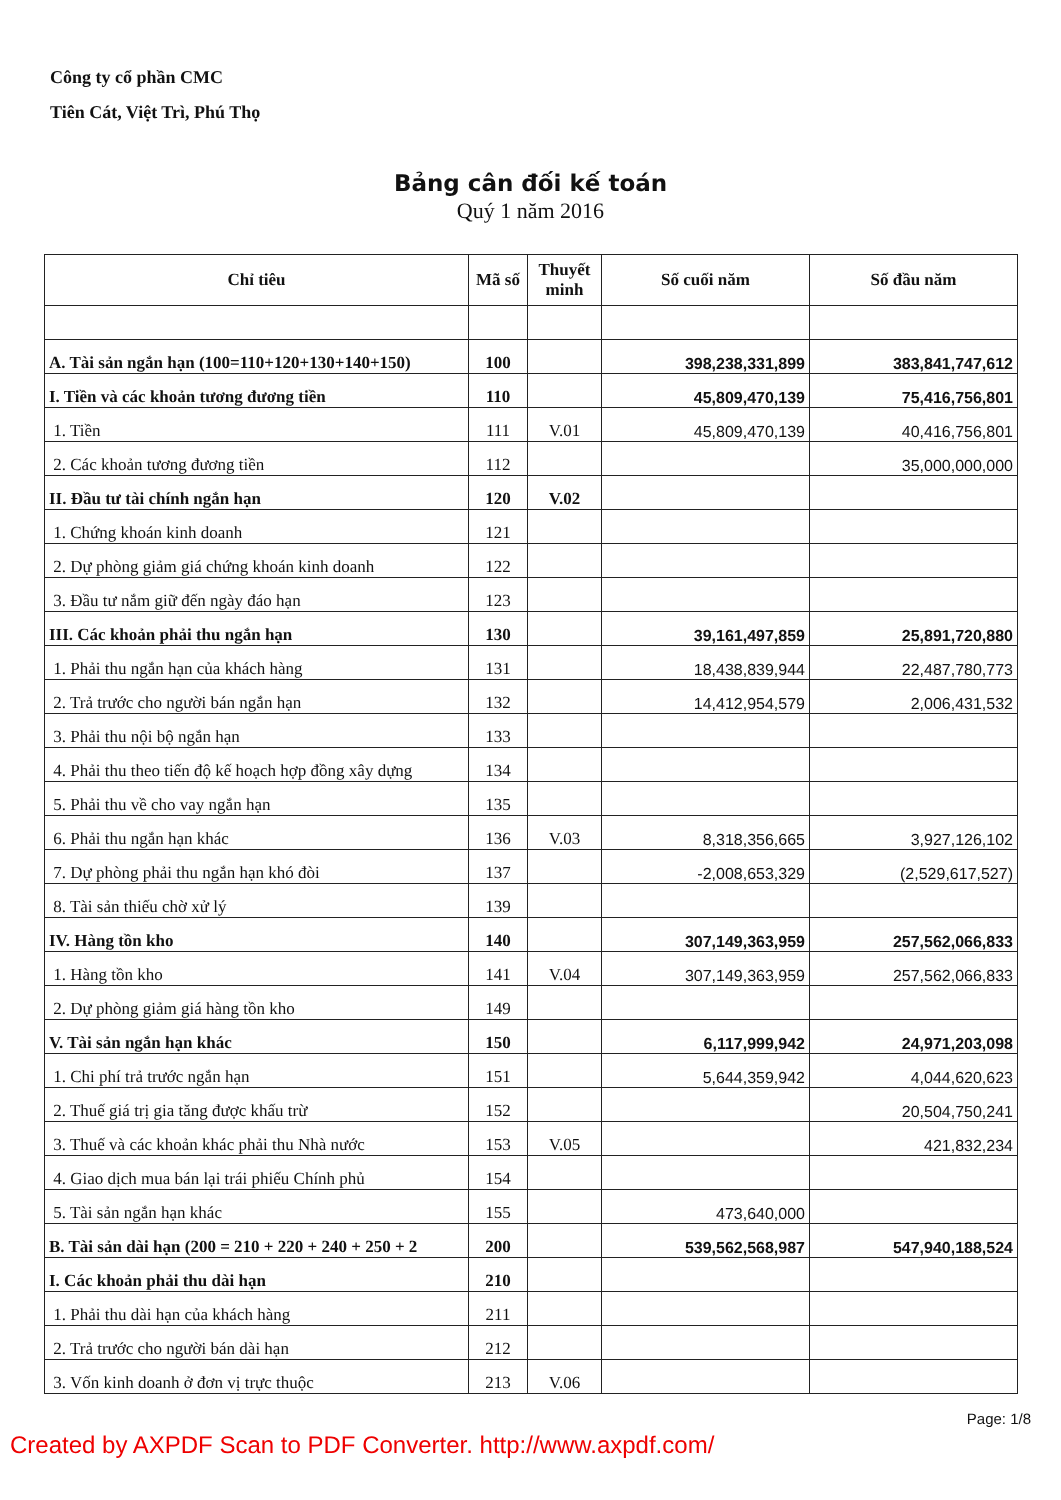Công ty cổ phần CMC
Tiên Cát, Việt Trì, Phú Thọ
Bảng cân đối kế toán
Quý 1 năm 2016
| Chỉ tiêu | Mã số | Thuyết minh | Số cuối năm | Số đầu năm |
| --- | --- | --- | --- | --- |
| A. Tài sản ngắn hạn (100=110+120+130+140+150) | 100 | | 398,238,331,899 | 383,841,747,612 |
| I. Tiền và các khoản tương đương tiền | 110 | | 45,809,470,139 | 75,416,756,801 |
| 1. Tiền | 111 | V.01 | 45,809,470,139 | 40,416,756,801 |
| 2. Các khoản tương đương tiền | 112 | | | 35,000,000,000 |
| II. Đầu tư tài chính ngắn hạn | 120 | V.02 | | |
| 1. Chứng khoán kinh doanh | 121 | | | |
| 2. Dự phòng giảm giá chứng khoán kinh doanh | 122 | | | |
| 3. Đầu tư nắm giữ đến ngày đáo hạn | 123 | | | |
| III. Các khoản phải thu ngắn hạn | 130 | | 39,161,497,859 | 25,891,720,880 |
| 1. Phải thu ngắn hạn của khách hàng | 131 | | 18,438,839,944 | 22,487,780,773 |
| 2. Trả trước cho người bán ngắn hạn | 132 | | 14,412,954,579 | 2,006,431,532 |
| 3. Phải thu nội bộ ngắn hạn | 133 | | | |
| 4. Phải thu theo tiến độ kế hoạch hợp đồng xây dựng | 134 | | | |
| 5. Phải thu về cho vay ngắn hạn | 135 | | | |
| 6. Phải thu ngắn hạn khác | 136 | V.03 | 8,318,356,665 | 3,927,126,102 |
| 7. Dự phòng phải thu ngắn hạn khó đòi | 137 | | -2,008,653,329 | (2,529,617,527) |
| 8. Tài sản thiếu chờ xử lý | 139 | | | |
| IV. Hàng tồn kho | 140 | | 307,149,363,959 | 257,562,066,833 |
| 1. Hàng tồn kho | 141 | V.04 | 307,149,363,959 | 257,562,066,833 |
| 2. Dự phòng giảm giá hàng tồn kho | 149 | | | |
| V. Tài sản ngắn hạn khác | 150 | | 6,117,999,942 | 24,971,203,098 |
| 1. Chi phí trả trước ngắn hạn | 151 | | 5,644,359,942 | 4,044,620,623 |
| 2. Thuế giá trị gia tăng được khấu trừ | 152 | | | 20,504,750,241 |
| 3. Thuế và các khoản khác phải thu Nhà nước | 153 | V.05 | | 421,832,234 |
| 4. Giao dịch mua bán lại trái phiếu Chính phủ | 154 | | | |
| 5. Tài sản ngắn hạn khác | 155 | | 473,640,000 | |
| B. Tài sản dài hạn (200 = 210 + 220 + 240 + 250 + 2 | 200 | | 539,562,568,987 | 547,940,188,524 |
| I. Các khoản phải thu dài hạn | 210 | | | |
| 1. Phải thu dài hạn của khách hàng | 211 | | | |
| 2. Trả trước cho người bán dài hạn | 212 | | | |
| 3. Vốn kinh doanh ở đơn vị trực thuộc | 213 | V.06 | | |
Page: 1/8
Created by AXPDF Scan to PDF Converter. http://www.axpdf.com/